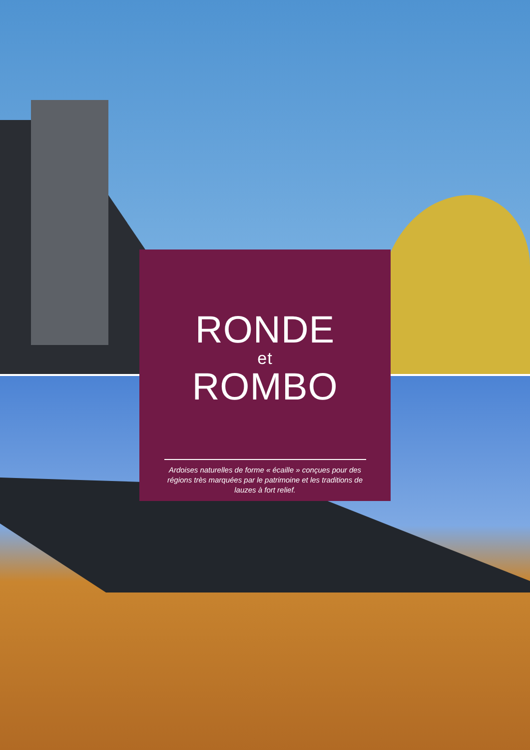RONDE
et
ROMBO
Ardoises naturelles de forme « écaille » conçues pour des régions très marquées par le patrimoine et les traditions de lauzes à fort relief.